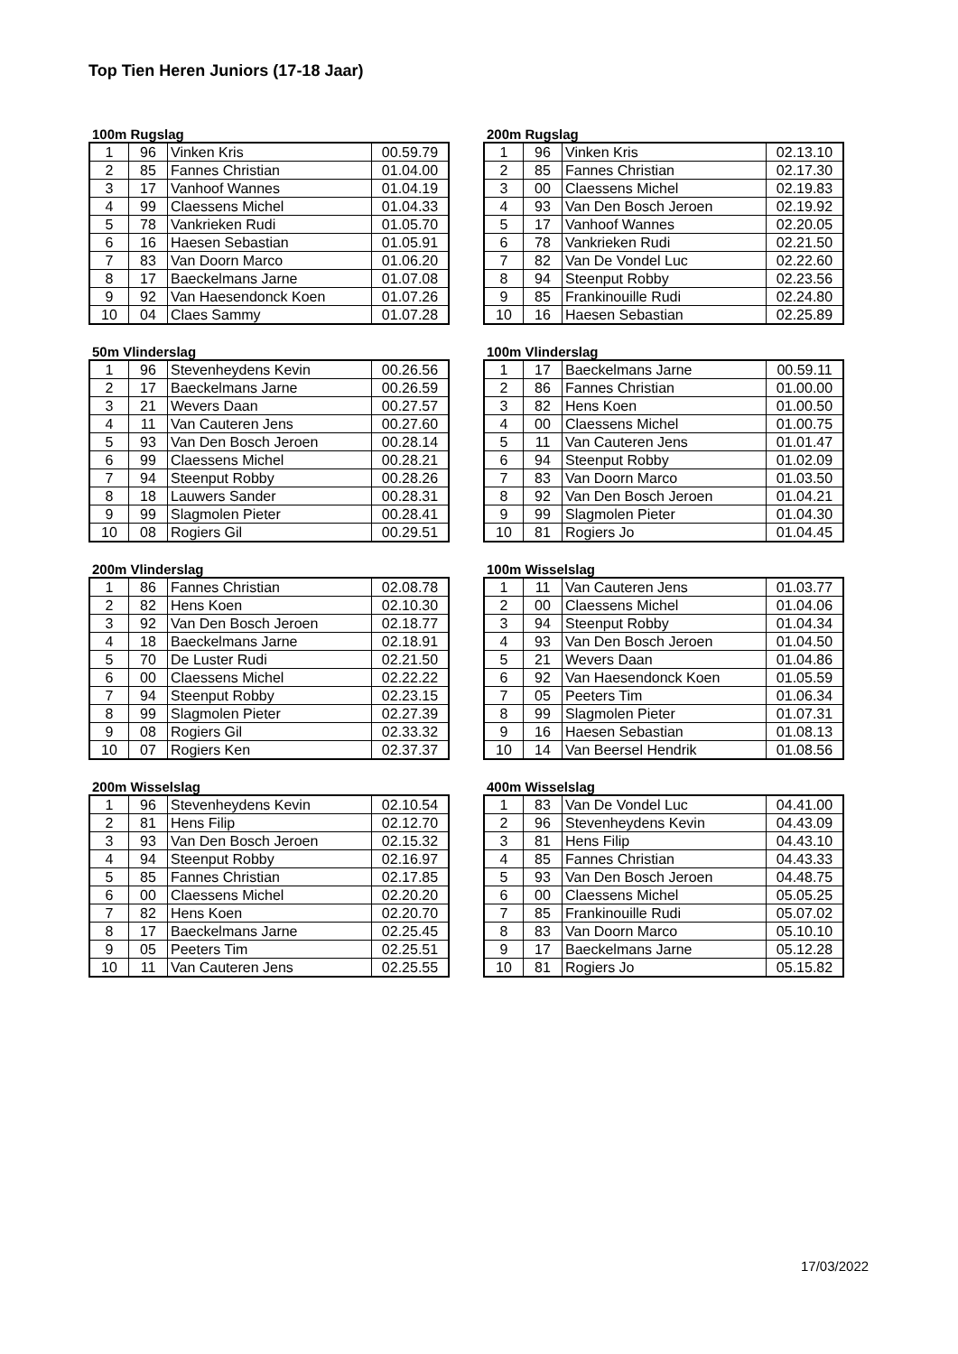Top Tien Heren Juniors (17-18 Jaar)
100m Rugslag
| 1 | 96 | Vinken Kris | 00.59.79 |
| 2 | 85 | Fannes Christian | 01.04.00 |
| 3 | 17 | Vanhoof Wannes | 01.04.19 |
| 4 | 99 | Claessens Michel | 01.04.33 |
| 5 | 78 | Vankrieken Rudi | 01.05.70 |
| 6 | 16 | Haesen Sebastian | 01.05.91 |
| 7 | 83 | Van Doorn Marco | 01.06.20 |
| 8 | 17 | Baeckelmans Jarne | 01.07.08 |
| 9 | 92 | Van Haesendonck Koen | 01.07.26 |
| 10 | 04 | Claes Sammy | 01.07.28 |
200m Rugslag
| 1 | 96 | Vinken Kris | 02.13.10 |
| 2 | 85 | Fannes Christian | 02.17.30 |
| 3 | 00 | Claessens Michel | 02.19.83 |
| 4 | 93 | Van Den Bosch Jeroen | 02.19.92 |
| 5 | 17 | Vanhoof Wannes | 02.20.05 |
| 6 | 78 | Vankrieken Rudi | 02.21.50 |
| 7 | 82 | Van De Vondel Luc | 02.22.60 |
| 8 | 94 | Steenput Robby | 02.23.56 |
| 9 | 85 | Frankinouille Rudi | 02.24.80 |
| 10 | 16 | Haesen Sebastian | 02.25.89 |
50m Vlinderslag
| 1 | 96 | Stevenheydens Kevin | 00.26.56 |
| 2 | 17 | Baeckelmans Jarne | 00.26.59 |
| 3 | 21 | Wevers Daan | 00.27.57 |
| 4 | 11 | Van Cauteren Jens | 00.27.60 |
| 5 | 93 | Van Den Bosch Jeroen | 00.28.14 |
| 6 | 99 | Claessens Michel | 00.28.21 |
| 7 | 94 | Steenput Robby | 00.28.26 |
| 8 | 18 | Lauwers Sander | 00.28.31 |
| 9 | 99 | Slagmolen Pieter | 00.28.41 |
| 10 | 08 | Rogiers Gil | 00.29.51 |
100m Vlinderslag
| 1 | 17 | Baeckelmans Jarne | 00.59.11 |
| 2 | 86 | Fannes Christian | 01.00.00 |
| 3 | 82 | Hens Koen | 01.00.50 |
| 4 | 00 | Claessens Michel | 01.00.75 |
| 5 | 11 | Van Cauteren Jens | 01.01.47 |
| 6 | 94 | Steenput Robby | 01.02.09 |
| 7 | 83 | Van Doorn Marco | 01.03.50 |
| 8 | 92 | Van Den Bosch Jeroen | 01.04.21 |
| 9 | 99 | Slagmolen Pieter | 01.04.30 |
| 10 | 81 | Rogiers Jo | 01.04.45 |
200m Vlinderslag
| 1 | 86 | Fannes Christian | 02.08.78 |
| 2 | 82 | Hens Koen | 02.10.30 |
| 3 | 92 | Van Den Bosch Jeroen | 02.18.77 |
| 4 | 18 | Baeckelmans Jarne | 02.18.91 |
| 5 | 70 | De Luster Rudi | 02.21.50 |
| 6 | 00 | Claessens Michel | 02.22.22 |
| 7 | 94 | Steenput Robby | 02.23.15 |
| 8 | 99 | Slagmolen Pieter | 02.27.39 |
| 9 | 08 | Rogiers Gil | 02.33.32 |
| 10 | 07 | Rogiers Ken | 02.37.37 |
100m Wisselslag
| 1 | 11 | Van Cauteren Jens | 01.03.77 |
| 2 | 00 | Claessens Michel | 01.04.06 |
| 3 | 94 | Steenput Robby | 01.04.34 |
| 4 | 93 | Van Den Bosch Jeroen | 01.04.50 |
| 5 | 21 | Wevers Daan | 01.04.86 |
| 6 | 92 | Van Haesendonck Koen | 01.05.59 |
| 7 | 05 | Peeters Tim | 01.06.34 |
| 8 | 99 | Slagmolen Pieter | 01.07.31 |
| 9 | 16 | Haesen Sebastian | 01.08.13 |
| 10 | 14 | Van Beersel Hendrik | 01.08.56 |
200m Wisselslag
| 1 | 96 | Stevenheydens Kevin | 02.10.54 |
| 2 | 81 | Hens Filip | 02.12.70 |
| 3 | 93 | Van Den Bosch Jeroen | 02.15.32 |
| 4 | 94 | Steenput Robby | 02.16.97 |
| 5 | 85 | Fannes Christian | 02.17.85 |
| 6 | 00 | Claessens Michel | 02.20.20 |
| 7 | 82 | Hens Koen | 02.20.70 |
| 8 | 17 | Baeckelmans Jarne | 02.25.45 |
| 9 | 05 | Peeters Tim | 02.25.51 |
| 10 | 11 | Van Cauteren Jens | 02.25.55 |
400m Wisselslag
| 1 | 83 | Van De Vondel Luc | 04.41.00 |
| 2 | 96 | Stevenheydens Kevin | 04.43.09 |
| 3 | 81 | Hens Filip | 04.43.10 |
| 4 | 85 | Fannes Christian | 04.43.33 |
| 5 | 93 | Van Den Bosch Jeroen | 04.48.75 |
| 6 | 00 | Claessens Michel | 05.05.25 |
| 7 | 85 | Frankinouille Rudi | 05.07.02 |
| 8 | 83 | Van Doorn Marco | 05.10.10 |
| 9 | 17 | Baeckelmans Jarne | 05.12.28 |
| 10 | 81 | Rogiers Jo | 05.15.82 |
17/03/2022